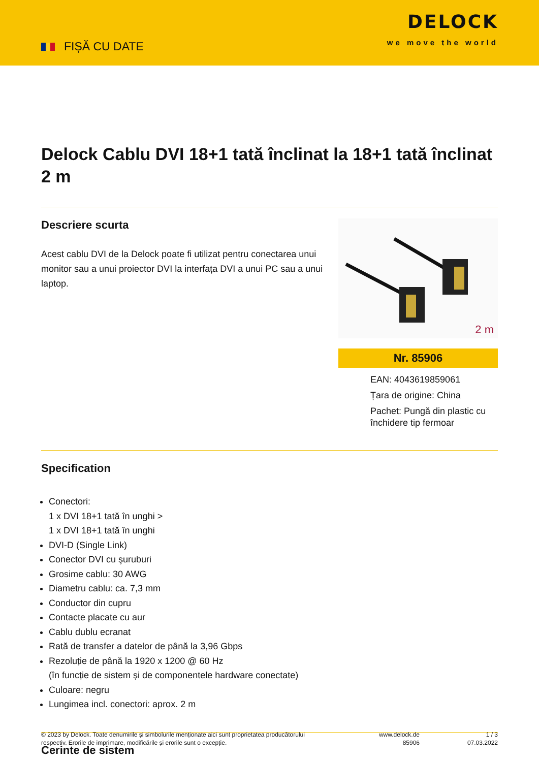FIȘĂ CU DATE
DELOCK
we move the world
Delock Cablu DVI 18+1 tată înclinat la 18+1 tată înclinat 2 m
Descriere scurta
Acest cablu DVI de la Delock poate fi utilizat pentru conectarea unui monitor sau a unui proiector DVI la interfața DVI a unui PC sau a unui laptop.
2 m
Nr. 85906
EAN: 4043619859061
Țara de origine: China
Pachet: Pungă din plastic cu închidere tip fermoar
Specification
Conectori:
1 x DVI 18+1 tată în unghi >
1 x DVI 18+1 tată în unghi
DVI-D (Single Link)
Conector DVI cu şuruburi
Grosime cablu: 30 AWG
Diametru cablu: ca. 7,3 mm
Conductor din cupru
Contacte placate cu aur
Cablu dublu ecranat
Rată de transfer a datelor de până la 3,96 Gbps
Rezoluție de până la 1920 x 1200 @ 60 Hz
(în funcție de sistem și de componentele hardware conectate)
Culoare: negru
Lungimea incl. conectori: aprox. 2 m
Cerinte de sistem
© 2023 by Delock. Toate denumirile și simbolurile menționate aici sunt proprietatea producătorului respectiv. Erorile de imprimare, modificările și erorile sunt o excepție.
www.delock.de
85906
1 / 3
07.03.2022